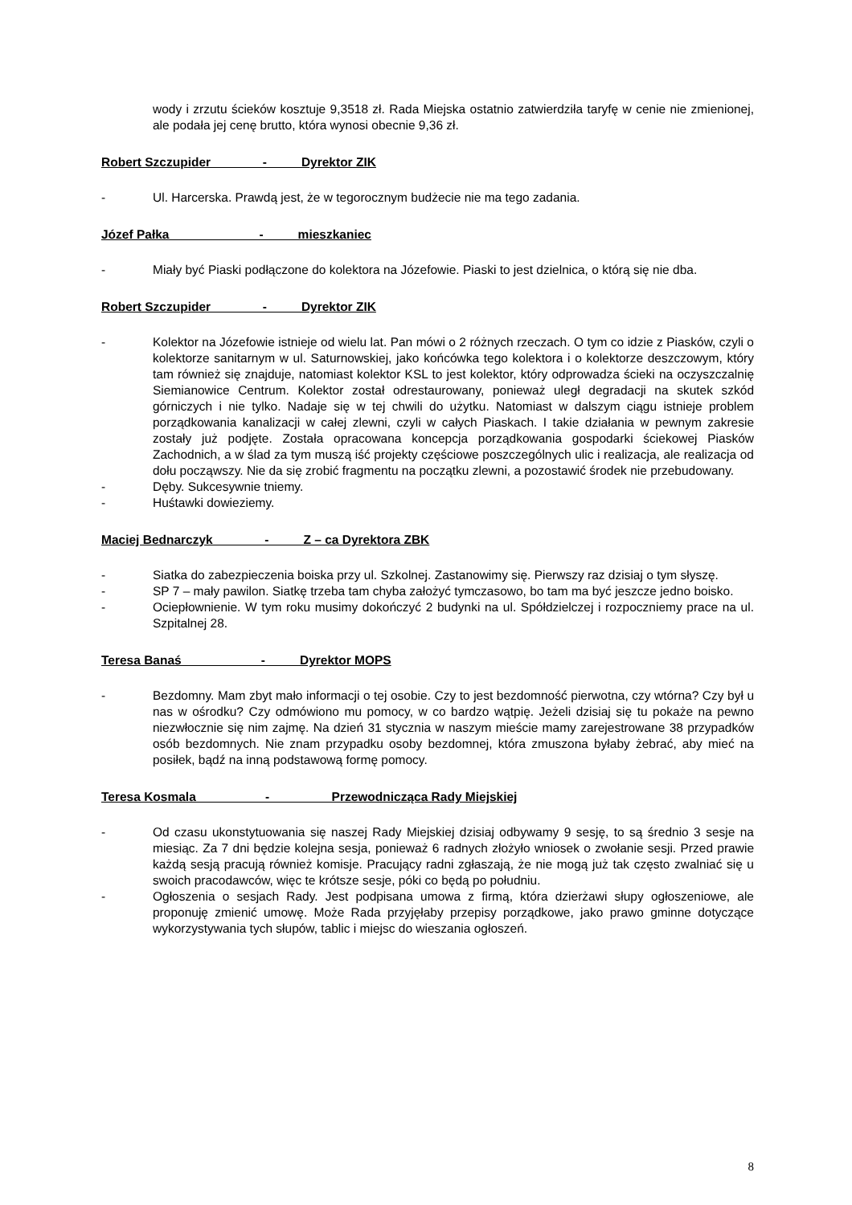wody i zrzutu ścieków kosztuje 9,3518 zł. Rada Miejska ostatnio zatwierdziła taryfę w cenie nie zmienionej, ale podała jej cenę brutto, która wynosi obecnie 9,36 zł.
Robert Szczupider - Dyrektor ZIK
- Ul. Harcerska. Prawdą jest, że w tegorocznym budżecie nie ma tego zadania.
Józef Pałka - mieszkaniec
- Miały być Piaski podłączone do kolektora na Józefowie. Piaski to jest dzielnica, o którą się nie dba.
Robert Szczupider - Dyrektor ZIK
- Kolektor na Józefowie istnieje od wielu lat. Pan mówi o 2 różnych rzeczach. O tym co idzie z Piasków, czyli o kolektorze sanitarnym w ul. Saturnowskiej, jako końcówka tego kolektora i o kolektorze deszczowym, który tam również się znajduje, natomiast kolektor KSL to jest kolektor, który odprowadza ścieki na oczyszczalnię Siemianowice Centrum. Kolektor został odrestaurowany, ponieważ uległ degradacji na skutek szkód górniczych i nie tylko. Nadaje się w tej chwili do użytku. Natomiast w dalszym ciągu istnieje problem porządkowania kanalizacji w całej zlewni, czyli w całych Piaskach. I takie działania w pewnym zakresie zostały już podjęte. Została opracowana koncepcja porządkowania gospodarki ściekowej Piasków Zachodnich, a w ślad za tym muszą iść projekty częściowe poszczególnych ulic i realizacja, ale realizacja od dołu począwszy. Nie da się zrobić fragmentu na początku zlewni, a pozostawić środek nie przebudowany.
- Dęby. Sukcesywnie tniemy.
- Huśtawki dowieziemy.
Maciej Bednarczyk - Z – ca Dyrektora ZBK
- Siatka do zabezpieczenia boiska przy ul. Szkolnej. Zastanowimy się. Pierwszy raz dzisiaj o tym słyszę.
- SP 7 – mały pawilon. Siatkę trzeba tam chyba założyć tymczasowo, bo tam ma być jeszcze jedno boisko.
- Ociepłownienie. W tym roku musimy dokończyć 2 budynki na ul. Spółdzielczej i rozpoczniemy prace na ul. Szpitalnej 28.
Teresa Banaś - Dyrektor MOPS
- Bezdomny. Mam zbyt mało informacji o tej osobie. Czy to jest bezdomność pierwotna, czy wtórna? Czy był u nas w ośrodku? Czy odmówiono mu pomocy, w co bardzo wątpię. Jeżeli dzisiaj się tu pokaże na pewno niezwłocznie się nim zajmę. Na dzień 31 stycznia w naszym mieście mamy zarejestrowane 38 przypadków osób bezdomnych. Nie znam przypadku osoby bezdomnej, która zmuszona byłaby żebrać, aby mieć na posiłek, bądź na inną podstawową formę pomocy.
Teresa Kosmala - Przewodnicząca Rady Miejskiej
- Od czasu ukonstytuowania się naszej Rady Miejskiej dzisiaj odbywamy 9 sesję, to są średnio 3 sesje na miesiąc. Za 7 dni będzie kolejna sesja, ponieważ 6 radnych złożyło wniosek o zwołanie sesji. Przed prawie każdą sesją pracują również komisje. Pracujący radni zgłaszają, że nie mogą już tak często zwalniać się u swoich pracodawców, więc te krótsze sesje, póki co będą po południu.
- Ogłoszenia o sesjach Rady. Jest podpisana umowa z firmą, która dzierżawi słupy ogłoszeniowe, ale proponuję zmienić umowę. Może Rada przyjęłaby przepisy porządkowe, jako prawo gminne dotyczące wykorzystywania tych słupów, tablic i miejsc do wieszania ogłoszeń.
8